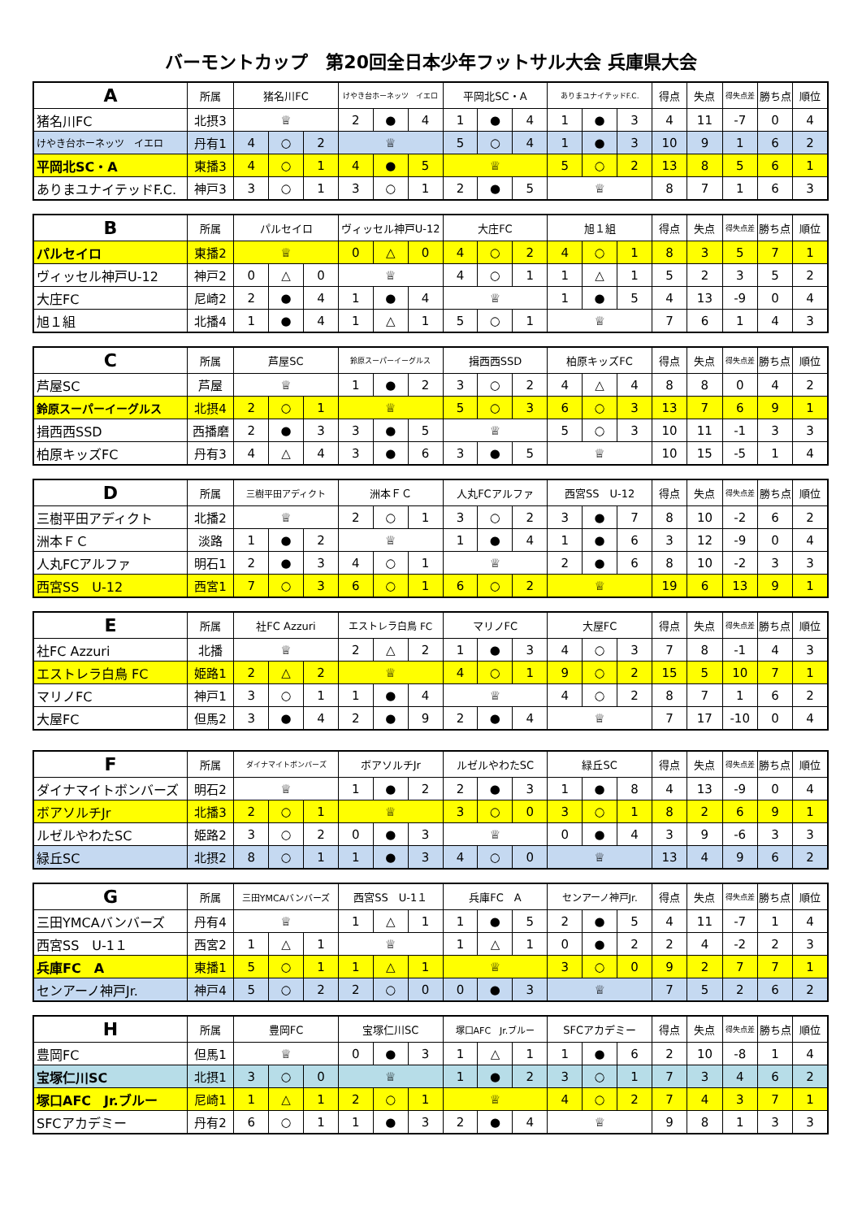バーモントカップ　第20回全日本少年フットサル大会 兵庫県大会
| A | 所属 | 猪名川FC | | | けやき台ホーネッツ イエロ | | | 平岡北SC・A | | | ありまユナイテッドF.C. | | | 得点 | 失点 | 得失点差 | 勝ち点 | 順位 |
| --- | --- | --- | --- | --- | --- | --- | --- | --- | --- | --- | --- | --- | --- | --- | --- | --- | --- | --- |
| 猪名川FC | 北摂3 | ♕ | | | 2 | ● | 4 | 1 | ● | 4 | 1 | ● | 3 | 4 | 11 | -7 | 0 | 4 |
| けやき台ホーネッツ イエロ | 丹有1 | 4 | ○ | 2 | ♕ | | | 5 | ○ | 4 | 1 | ● | 3 | 10 | 9 | 1 | 6 | 2 |
| 平岡北SC・A | 東播3 | 4 | ○ | 1 | 4 | ● | 5 | ♕ | | | 5 | ○ | 2 | 13 | 8 | 5 | 6 | 1 |
| ありまユナイテッドF.C. | 神戸3 | 3 | ○ | 1 | 3 | ○ | 1 | 2 | ● | 5 | ♕ | | | 8 | 7 | 1 | 6 | 3 |
| B | 所属 | パルセイロ | | | ヴィッセル神戸U-12 | | | 大庄FC | | | 旭１組 | | | 得点 | 失点 | 得失点差 | 勝ち点 | 順位 |
| --- | --- | --- | --- | --- | --- | --- | --- | --- | --- | --- | --- | --- | --- | --- | --- | --- | --- | --- |
| パルセイロ | 東播2 | ♕ | | | 0 | △ | 0 | 4 | ○ | 2 | 4 | ○ | 1 | 8 | 3 | 5 | 7 | 1 |
| ヴィッセル神戸U-12 | 神戸2 | 0 | △ | 0 | ♕ | | | 4 | ○ | 1 | 1 | △ | 1 | 5 | 2 | 3 | 5 | 2 |
| 大庄FC | 尼崎2 | 2 | ● | 4 | 1 | ● | 4 | ♕ | | | 1 | ● | 5 | 4 | 13 | -9 | 0 | 4 |
| 旭１組 | 北播4 | 1 | ● | 4 | 1 | △ | 1 | 5 | ○ | 1 | ♕ | | | 7 | 6 | 1 | 4 | 3 |
| C | 所属 | 芦屋SC | | | 鈴原スーパーイーグルス | | | 揖西西SSD | | | 柏原キッズFC | | | 得点 | 失点 | 得失点差 | 勝ち点 | 順位 |
| --- | --- | --- | --- | --- | --- | --- | --- | --- | --- | --- | --- | --- | --- | --- | --- | --- | --- | --- |
| 芦屋SC | 芦屋 | ♕ | | | 1 | ● | 2 | 3 | ○ | 2 | 4 | △ | 4 | 8 | 8 | 0 | 4 | 2 |
| 鈴原スーパーイーグルス | 北摂4 | 2 | ○ | 1 | ♕ | | | 5 | ○ | 3 | 6 | ○ | 3 | 13 | 7 | 6 | 9 | 1 |
| 揖西西SSD | 西播磨 | 2 | ● | 3 | 3 | ● | 5 | ♕ | | | 5 | ○ | 3 | 10 | 11 | -1 | 3 | 3 |
| 柏原キッズFC | 丹有3 | 4 | △ | 4 | 3 | ● | 6 | 3 | ● | 5 | ♕ | | | 10 | 15 | -5 | 1 | 4 |
| D | 所属 | 三樹平田アディクト | | | 洲本ＦＣ | | | 人丸FCアルファ | | | 西宮SS U-12 | | | 得点 | 失点 | 得失点差 | 勝ち点 | 順位 |
| --- | --- | --- | --- | --- | --- | --- | --- | --- | --- | --- | --- | --- | --- | --- | --- | --- | --- | --- |
| 三樹平田アディクト | 北播2 | ♕ | | | 2 | ○ | 1 | 3 | ○ | 2 | 3 | ● | 7 | 8 | 10 | -2 | 6 | 2 |
| 洲本ＦＣ | 淡路 | 1 | ● | 2 | ♕ | | | 1 | ● | 4 | 1 | ● | 6 | 3 | 12 | -9 | 0 | 4 |
| 人丸FCアルファ | 明石1 | 2 | ● | 3 | 4 | ○ | 1 | ♕ | | | 2 | ● | 6 | 8 | 10 | -2 | 3 | 3 |
| 西宮SS U-12 | 西宮1 | 7 | ○ | 3 | 6 | ○ | 1 | 6 | ○ | 2 | ♕ | | | 19 | 6 | 13 | 9 | 1 |
| E | 所属 | 社FC Azzuri | | | エストレラ白鳥 FC | | | マリノFC | | | 大屋FC | | | 得点 | 失点 | 得失点差 | 勝ち点 | 順位 |
| --- | --- | --- | --- | --- | --- | --- | --- | --- | --- | --- | --- | --- | --- | --- | --- | --- | --- | --- |
| 社FC Azzuri | 北播 | ♕ | | | 2 | △ | 2 | 1 | ● | 3 | 4 | ○ | 3 | 7 | 8 | -1 | 4 | 3 |
| エストレラ白鳥 FC | 姫路1 | 2 | △ | 2 | ♕ | | | 4 | ○ | 1 | 9 | ○ | 2 | 15 | 5 | 10 | 7 | 1 |
| マリノFC | 神戸1 | 3 | ○ | 1 | 1 | ● | 4 | ♕ | | | 4 | ○ | 2 | 8 | 7 | 1 | 6 | 2 |
| 大屋FC | 但馬2 | 3 | ● | 4 | 2 | ● | 9 | 2 | ● | 4 | ♕ | | | 7 | 17 | -10 | 0 | 4 |
| F | 所属 | ダイナマイトボンバーズ | | | ボアソルチJr | | | ルゼルやわたSC | | | 緑丘SC | | | 得点 | 失点 | 得失点差 | 勝ち点 | 順位 |
| --- | --- | --- | --- | --- | --- | --- | --- | --- | --- | --- | --- | --- | --- | --- | --- | --- | --- | --- |
| ダイナマイトボンバーズ | 明石2 | ♕ | | | 1 | ● | 2 | 2 | ● | 3 | 1 | ● | 8 | 4 | 13 | -9 | 0 | 4 |
| ボアソルチJr | 北播3 | 2 | ○ | 1 | ♕ | | | 3 | ○ | 0 | 3 | ○ | 1 | 8 | 2 | 6 | 9 | 1 |
| ルゼルやわたSC | 姫路2 | 3 | ○ | 2 | 0 | ● | 3 | ♕ | | | 0 | ● | 4 | 3 | 9 | -6 | 3 | 3 |
| 緑丘SC | 北摂2 | 8 | ○ | 1 | 1 | ● | 3 | 4 | ○ | 0 | ♕ | | | 13 | 4 | 9 | 6 | 2 |
| G | 所属 | 三田YMCAバンバーズ | | | 西宮SS U-1１ | | | 兵庫FC A | | | センアーノ神戸Jr. | | | 得点 | 失点 | 得失点差 | 勝ち点 | 順位 |
| --- | --- | --- | --- | --- | --- | --- | --- | --- | --- | --- | --- | --- | --- | --- | --- | --- | --- | --- |
| 三田YMCAバンバーズ | 丹有4 | ♕ | | | 1 | △ | 1 | 1 | ● | 5 | 2 | ● | 5 | 4 | 11 | -7 | 1 | 4 |
| 西宮SS U-1１ | 西宮2 | 1 | △ | 1 | ♕ | | | 1 | △ | 1 | 0 | ● | 2 | 2 | 4 | -2 | 2 | 3 |
| 兵庫FC A | 東播1 | 5 | ○ | 1 | 1 | △ | 1 | ♕ | | | 3 | ○ | 0 | 9 | 2 | 7 | 7 | 1 |
| センアーノ神戸Jr. | 神戸4 | 5 | ○ | 2 | 2 | ○ | 0 | 0 | ● | 3 | ♕ | | | 7 | 5 | 2 | 6 | 2 |
| H | 所属 | 豊岡FC | | | 宝塚仁川SC | | | 塚口AFC Jr.ブルー | | | SFCアカデミー | | | 得点 | 失点 | 得失点差 | 勝ち点 | 順位 |
| --- | --- | --- | --- | --- | --- | --- | --- | --- | --- | --- | --- | --- | --- | --- | --- | --- | --- | --- |
| 豊岡FC | 但馬1 | ♕ | | | 0 | ● | 3 | 1 | △ | 1 | 1 | ● | 6 | 2 | 10 | -8 | 1 | 4 |
| 宝塚仁川SC | 北摂1 | 3 | ○ | 0 | ♕ | | | 1 | ● | 2 | 3 | ○ | 1 | 7 | 3 | 4 | 6 | 2 |
| 塚口AFC Jr.ブルー | 尼崎1 | 1 | △ | 1 | 2 | ○ | 1 | ♕ | | | 4 | ○ | 2 | 7 | 4 | 3 | 7 | 1 |
| SFCアカデミー | 丹有2 | 6 | ○ | 1 | 1 | ● | 3 | 2 | ● | 4 | ♕ | | | 9 | 8 | 1 | 3 | 3 |